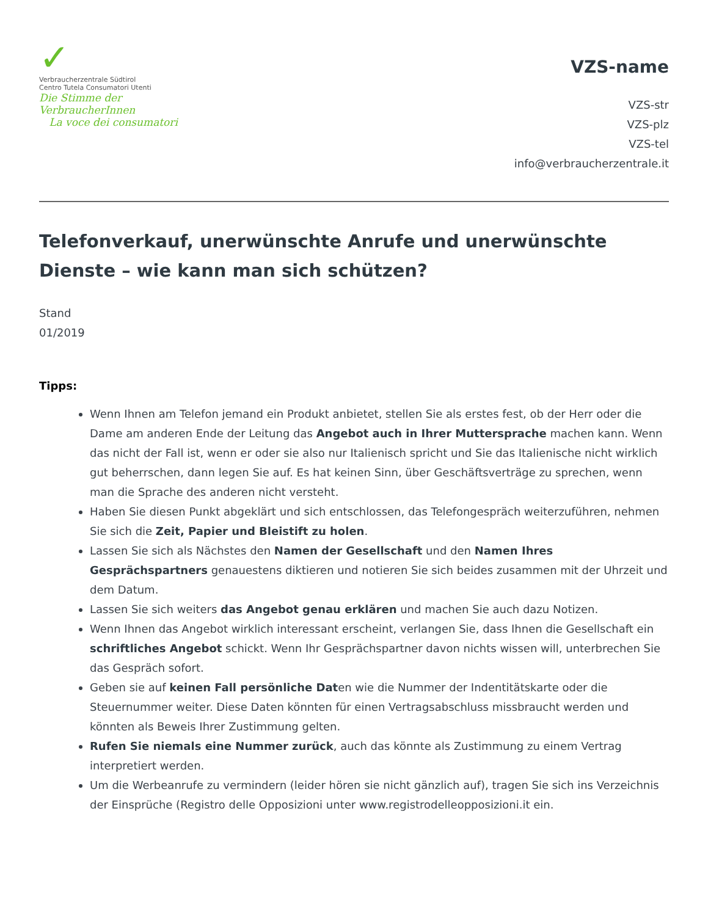✓
Verbraucherzentrale Südtirol
Centro Tutela Consumatori Utenti
Die Stimme der VerbraucherInnen
La voce dei consumatori
VZS-name
VZS-str
VZS-plz
VZS-tel
info@verbraucherzentrale.it
Telefonverkauf, unerwünschte Anrufe und unerwünschte Dienste – wie kann man sich schützen?
Stand
01/2019
Tipps:
Wenn Ihnen am Telefon jemand ein Produkt anbietet, stellen Sie als erstes fest, ob der Herr oder die Dame am anderen Ende der Leitung das Angebot auch in Ihrer Muttersprache machen kann. Wenn das nicht der Fall ist, wenn er oder sie also nur Italienisch spricht und Sie das Italienische nicht wirklich gut beherrschen, dann legen Sie auf. Es hat keinen Sinn, über Geschäftsverträge zu sprechen, wenn man die Sprache des anderen nicht versteht.
Haben Sie diesen Punkt abgeklärt und sich entschlossen, das Telefongespräch weiterzuführen, nehmen Sie sich die Zeit, Papier und Bleistift zu holen.
Lassen Sie sich als Nächstes den Namen der Gesellschaft und den Namen Ihres Gesprächspartners genauestens diktieren und notieren Sie sich beides zusammen mit der Uhrzeit und dem Datum.
Lassen Sie sich weiters das Angebot genau erklären und machen Sie auch dazu Notizen.
Wenn Ihnen das Angebot wirklich interessant erscheint, verlangen Sie, dass Ihnen die Gesellschaft ein schriftliches Angebot schickt. Wenn Ihr Gesprächspartner davon nichts wissen will, unterbrechen Sie das Gespräch sofort.
Geben sie auf keinen Fall persönliche Daten wie die Nummer der Indentitätskarte oder die Steuernummer weiter. Diese Daten könnten für einen Vertragsabschluss missbraucht werden und könnten als Beweis Ihrer Zustimmung gelten.
Rufen Sie niemals eine Nummer zurück, auch das könnte als Zustimmung zu einem Vertrag interpretiert werden.
Um die Werbeanrufe zu vermindern (leider hören sie nicht gänzlich auf), tragen Sie sich ins Verzeichnis der Einsprüche (Registro delle Opposizioni unter www.registrodelleopposizioni.it ein.